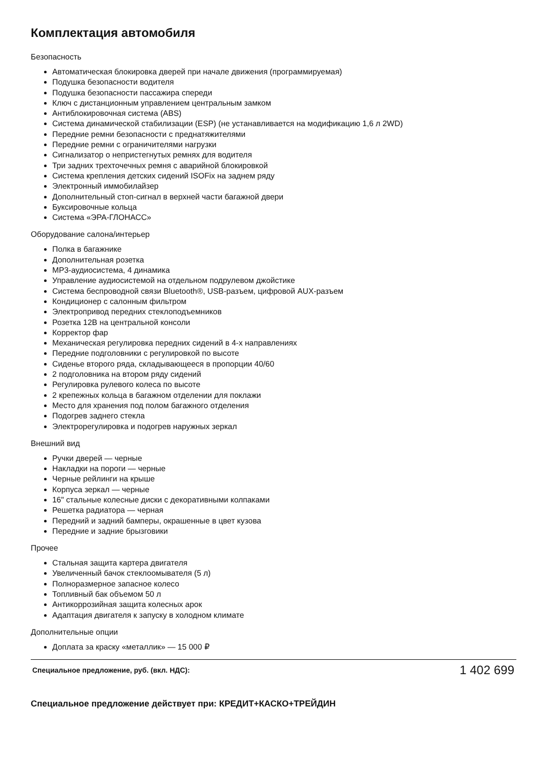Комплектация автомобиля
Безопасность
Автоматическая блокировка дверей при начале движения (программируемая)
Подушка безопасности водителя
Подушка безопасности пассажира спереди
Ключ с дистанционным управлением центральным замком
Антиблокировочная система (ABS)
Система динамической стабилизации (ESP) (не устанавливается на модификацию 1,6 л 2WD)
Передние ремни безопасности с преднатяжителями
Передние ремни с ограничителями нагрузки
Сигнализатор о непристегнутых ремнях для водителя
Три задних трехточечных ремня с аварийной блокировкой
Система крепления детских сидений ISOFix на заднем ряду
Электронный иммобилайзер
Дополнительный стоп-сигнал в верхней части багажной двери
Буксировочные кольца
Система «ЭРА-ГЛОНАСС»
Оборудование салона/интерьер
Полка в багажнике
Дополнительная розетка
MP3-аудиосистема, 4 динамика
Управление аудиосистемой на отдельном подрулевом джойстике
Система беспроводной связи Bluetooth®, USB-разъем, цифровой AUX-разъем
Кондиционер с салонным фильтром
Электропривод передних стеклоподъемников
Розетка 12В на центральной консоли
Корректор фар
Механическая регулировка передних сидений в 4-х направлениях
Передние подголовники с регулировкой по высоте
Сиденье второго ряда, складывающееся в пропорции 40/60
2 подголовника на втором ряду сидений
Регулировка рулевого колеса по высоте
2 крепежных кольца в багажном отделении для поклажи
Место для хранения под полом багажного отделения
Подогрев заднего стекла
Электрорегулировка и подогрев наружных зеркал
Внешний вид
Ручки дверей — черные
Накладки на пороги — черные
Черные рейлинги на крыше
Корпуса зеркал — черные
16" стальные колесные диски с декоративными колпаками
Решетка радиатора — черная
Передний и задний бамперы, окрашенные в цвет кузова
Передние и задние брызговики
Прочее
Стальная защита картера двигателя
Увеличенный бачок стеклоомывателя (5 л)
Полноразмерное запасное колесо
Топливный бак объемом 50 л
Антикоррозийная защита колесных арок
Адаптация двигателя к запуску в холодном климате
Дополнительные опции
Доплата за краску «металлик» — 15 000 ₽
Специальное предложение, руб. (вкл. НДС): 1 402 699
Специальное предложение действует при: КРЕДИТ+КАСКО+ТРЕЙДИН